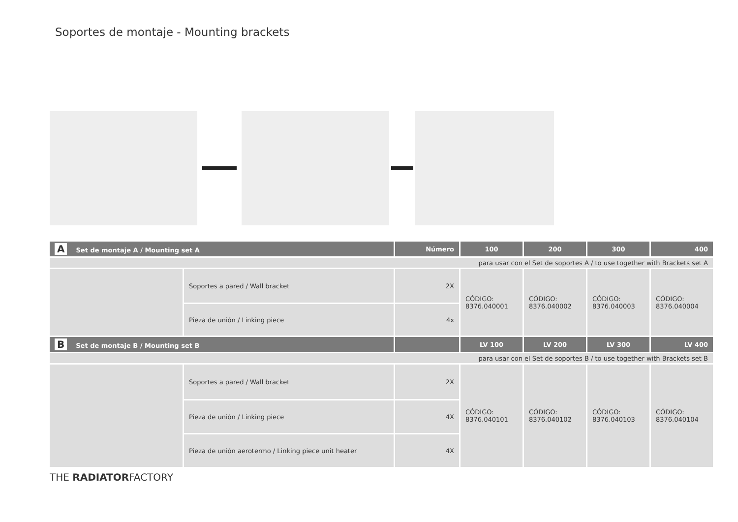Soportes de montaje - Mounting brackets
| A Set de montaje A / Mounting set A | | Número | 100 | 200 | 300 | 400 |
| --- | --- | --- | --- | --- | --- | --- |
| para usar con el Set de soportes A / to use together with Brackets set A | | | | | | |
| | Soportes a pared / Wall bracket | 2X | CÓDIGO: 8376.040001 | CÓDIGO: 8376.040002 | CÓDIGO: 8376.040003 | CÓDIGO: 8376.040004 |
| | Pieza de unión / Linking piece | 4x | | | | |
| B Set de montaje B / Mounting set B | | | LV 100 | LV 200 | LV 300 | LV 400 |
| para usar con el Set de soportes B / to use together with Brackets set B | | | | | | |
| | Soportes a pared / Wall bracket | 2X | CÓDIGO: 8376.040101 | CÓDIGO: 8376.040102 | CÓDIGO: 8376.040103 | CÓDIGO: 8376.040104 |
| | Pieza de unión / Linking piece | 4X | | | | |
| | Pieza de unión aerotermo / Linking piece unit heater | 4X | | | | |
THE RADIATORFACTORY